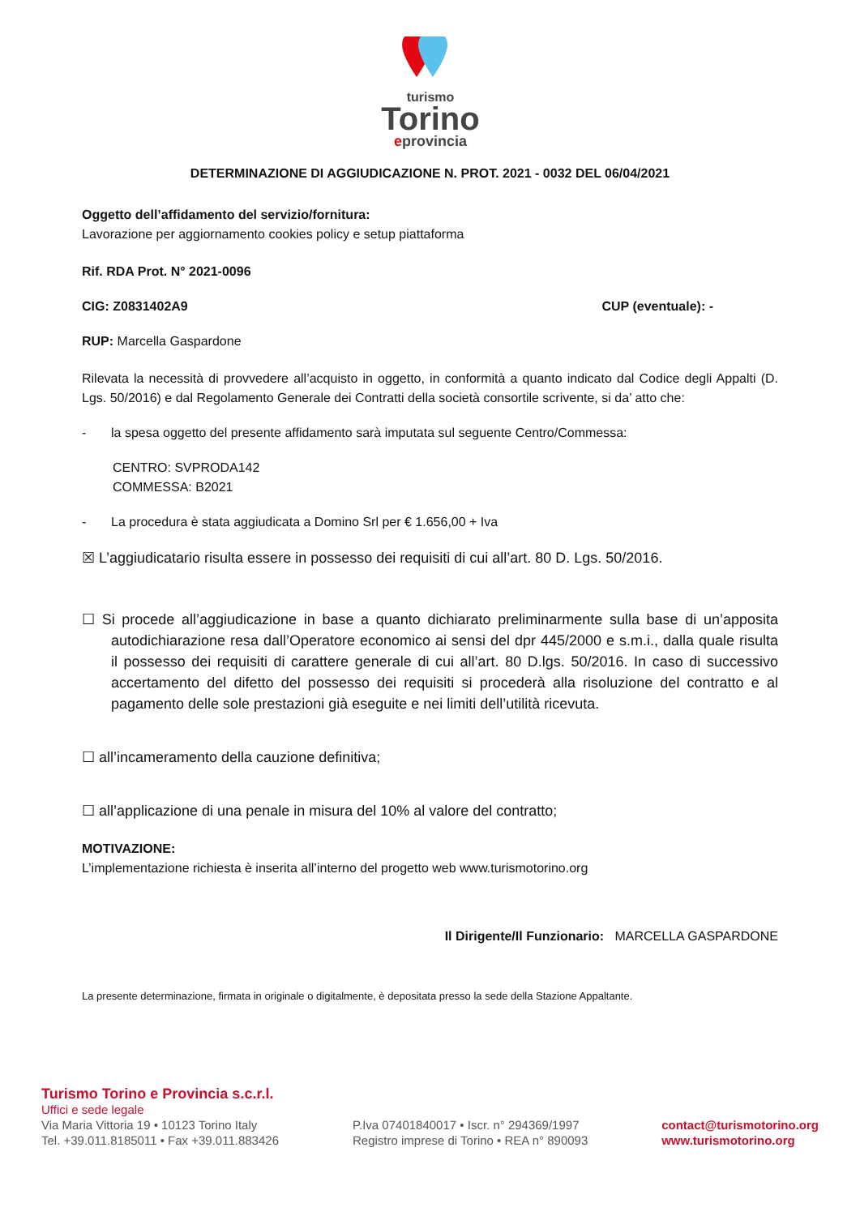turismo
Torino
eprovincia
DETERMINAZIONE DI AGGIUDICAZIONE N. PROT. 2021 - 0032 DEL 06/04/2021
Oggetto dell’affidamento del servizio/fornitura:
Lavorazione per aggiornamento cookies policy e setup piattaforma
Rif. RDA Prot. N° 2021-0096
CIG: Z0831402A9 CUP (eventuale): -
RUP: Marcella Gaspardone
Rilevata la necessità di provvedere all’acquisto in oggetto, in conformità a quanto indicato dal Codice degli Appalti (D. Lgs. 50/2016) e dal Regolamento Generale dei Contratti della società consortile scrivente, si da’ atto che:
- la spesa oggetto del presente affidamento sarà imputata sul seguente Centro/Commessa:
CENTRO: SVPRODA142
COMMESSA: B2021
- La procedura è stata aggiudicata a Domino Srl per € 1.656,00 + Iva
☒ L’aggiudicatario risulta essere in possesso dei requisiti di cui all’art. 80 D. Lgs. 50/2016.
☐ Si procede all’aggiudicazione in base a quanto dichiarato preliminarmente sulla base di un’apposita autodichiarazione resa dall’Operatore economico ai sensi del dpr 445/2000 e s.m.i., dalla quale risulta il possesso dei requisiti di carattere generale di cui all’art. 80 D.lgs. 50/2016. In caso di successivo accertamento del difetto del possesso dei requisiti si procederà alla risoluzione del contratto e al pagamento delle sole prestazioni già eseguite e nei limiti dell’utilità ricevuta.
☐ all’incameramento della cauzione definitiva;
☐ all’applicazione di una penale in misura del 10% al valore del contratto;
MOTIVAZIONE:
L’implementazione richiesta è inserita all’interno del progetto web www.turismotorino.org
Il Dirigente/Il Funzionario: MARCELLA GASPARDONE
La presente determinazione, firmata in originale o digitalmente, è depositata presso la sede della Stazione Appaltante.
Turismo Torino e Provincia s.c.r.l.
Uffici e sede legale
Via Maria Vittoria 19 • 10123 Torino Italy
Tel. +39.011.8185011 • Fax +39.011.883426
P.Iva 07401840017 • Iscr. n° 294369/1997
Registro imprese di Torino • REA n° 890093
contact@turismotorino.org
www.turismotorino.org